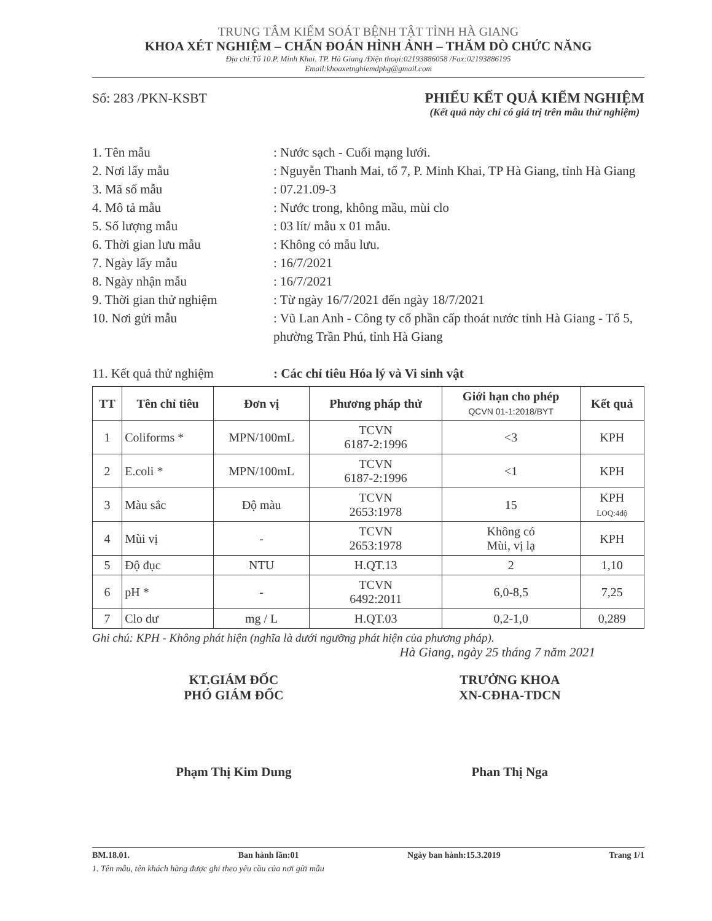TRUNG TÂM KIỂM SOÁT BỆNH TẬT TỈNH HÀ GIANG
KHOA XÉT NGHIỆM – CHẨN ĐOÁN HÌNH ẢNH – THĂM DÒ CHỨC NĂNG
Địa chỉ:Tổ 10.P. Minh Khai. TP. Hà Giang /Điện thoại:02193886058 /Fax:02193886195
Email:khoaxetnghiemdphg@gmail.com
Số: 283 /PKN-KSBT PHIẾU KẾT QUẢ KIỂM NGHIỆM
(Kết quả này chỉ có giá trị trên mẫu thử nghiệm)
1. Tên mẫu: Nước sạch - Cuối mạng lưới.
2. Nơi lấy mẫu: Nguyễn Thanh Mai, tổ 7, P. Minh Khai, TP Hà Giang, tỉnh Hà Giang
3. Mã số mẫu: 07.21.09-3
4. Mô tả mẫu: Nước trong, không mầu, mùi clo
5. Số lượng mẫu: 03 lít/ mẫu x 01 mẫu.
6. Thời gian lưu mẫu: Không có mẫu lưu.
7. Ngày lấy mẫu: 16/7/2021
8. Ngày nhận mẫu: 16/7/2021
9. Thời gian thử nghiệm: Từ ngày 16/7/2021 đến ngày 18/7/2021
10. Nơi gửi mẫu: Vũ Lan Anh - Công ty cổ phần cấp thoát nước tỉnh Hà Giang - Tổ 5, phường Trần Phú, tỉnh Hà Giang
11. Kết quả thử nghiệm: Các chỉ tiêu Hóa lý và Vi sinh vật
| TT | Tên chỉ tiêu | Đơn vị | Phương pháp thử | Giới hạn cho phép QCVN 01-1:2018/BYT | Kết quả |
| --- | --- | --- | --- | --- | --- |
| 1 | Coliforms * | MPN/100mL | TCVN 6187-2:1996 | <3 | KPH |
| 2 | E.coli * | MPN/100mL | TCVN 6187-2:1996 | <1 | KPH |
| 3 | Màu sắc | Độ màu | TCVN 2653:1978 | 15 | KPH LOQ:4độ |
| 4 | Mùi vị | - | TCVN 2653:1978 | Không có Mùi, vị lạ | KPH |
| 5 | Độ đục | NTU | H.QT.13 | 2 | 1,10 |
| 6 | pH * | - | TCVN 6492:2011 | 6,0-8,5 | 7,25 |
| 7 | Clo dư | mg / L | H.QT.03 | 0,2-1,0 | 0,289 |
Ghi chú: KPH - Không phát hiện (nghĩa là dưới ngưỡng phát hiện của phương pháp).
Hà Giang, ngày 25 tháng 7 năm 2021
KT.GIÁM ĐỐC
PHÓ GIÁM ĐỐC
Phạm Thị Kim Dung
TRƯỞNG KHOA
XN-CĐHA-TDCN
Phan Thị Nga
BM.18.01. Ban hành lần:01 Ngày ban hành:15.3.2019 Trang 1/1
1. Tên mẫu, tên khách hàng được ghi theo yêu cầu của nơi gửi mẫu